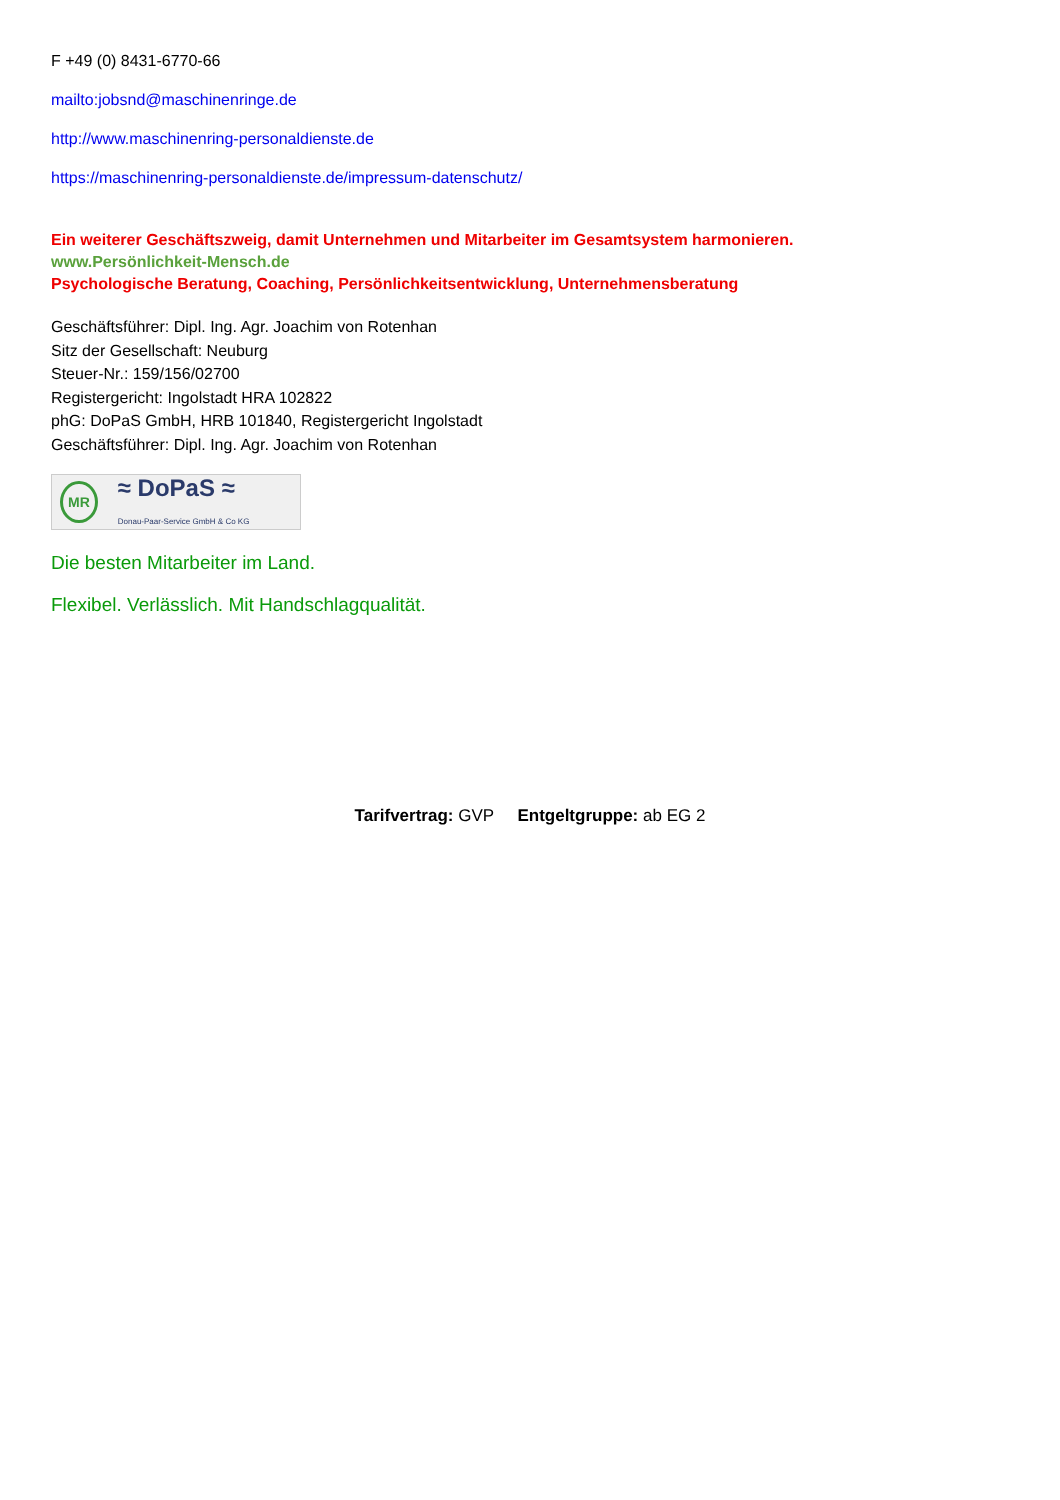F +49 (0) 8431-6770-66
mailto:jobsnd@maschinenringe.de
http://www.maschinenring-personaldienste.de
https://maschinenring-personaldienste.de/impressum-datenschutz/
Ein weiterer Geschäftszweig, damit Unternehmen und Mitarbeiter im Gesamtsystem harmonieren.
www.Persönlichkeit-Mensch.de
Psychologische Beratung, Coaching, Persönlichkeitsentwicklung, Unternehmensberatung
Geschäftsführer: Dipl. Ing. Agr. Joachim von Rotenhan
Sitz der Gesellschaft: Neuburg
Steuer-Nr.: 159/156/02700
Registergericht: Ingolstadt HRA 102822
phG: DoPaS GmbH, HRB 101840, Registergericht Ingolstadt
Geschäftsführer: Dipl. Ing. Agr. Joachim von Rotenhan
MR ≈ DoPaS ≈
Donau-Paar-Service GmbH & Co KG
Die besten Mitarbeiter im Land.
Flexibel. Verlässlich. Mit Handschlagqualität.
Tarifvertrag: GVP Entgeltgruppe: ab EG 2